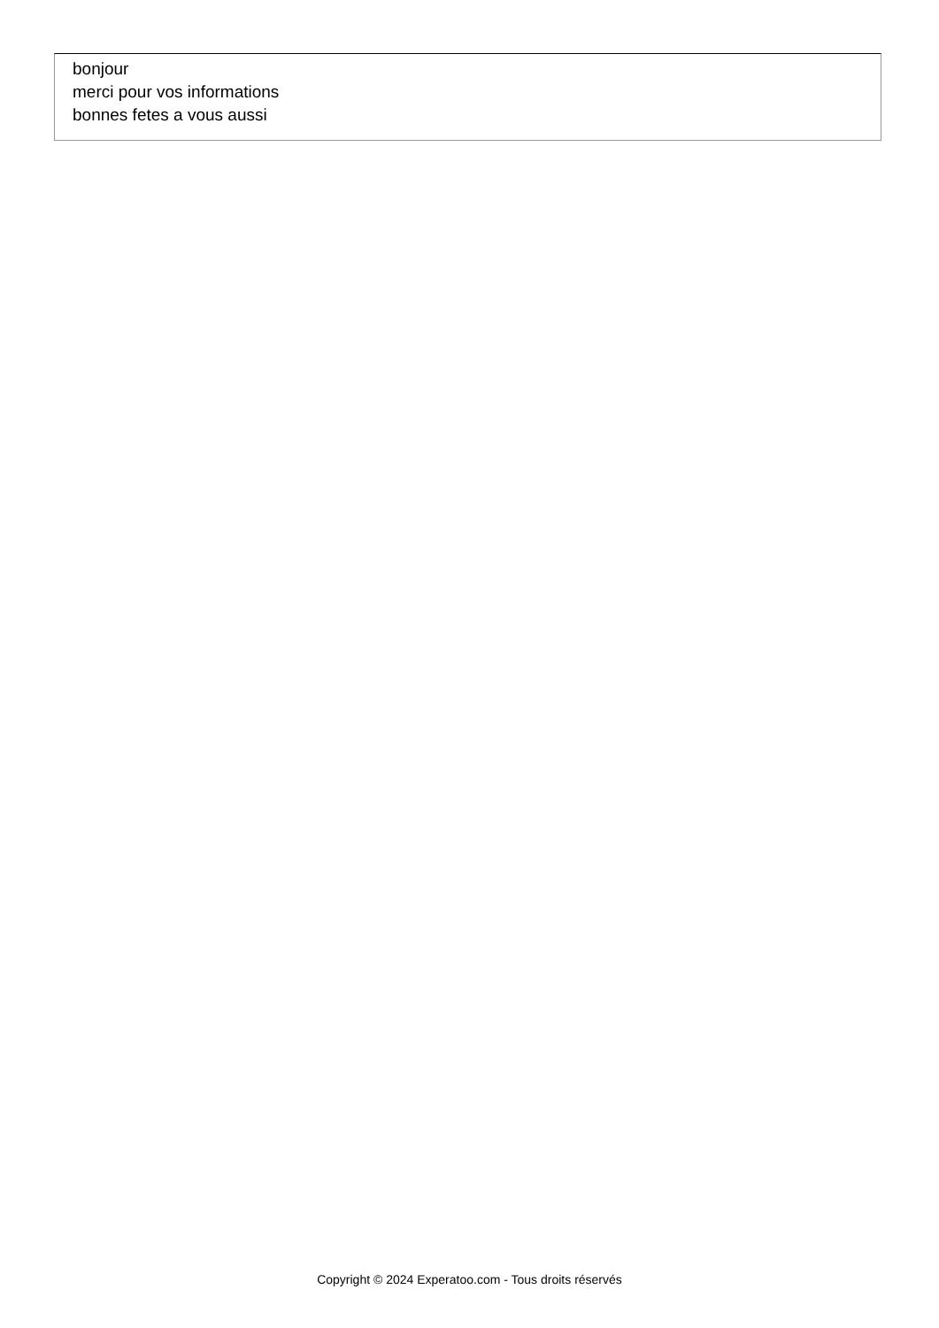bonjour
merci pour vos informations
bonnes fetes a vous aussi
Copyright © 2024 Experatoo.com - Tous droits réservés